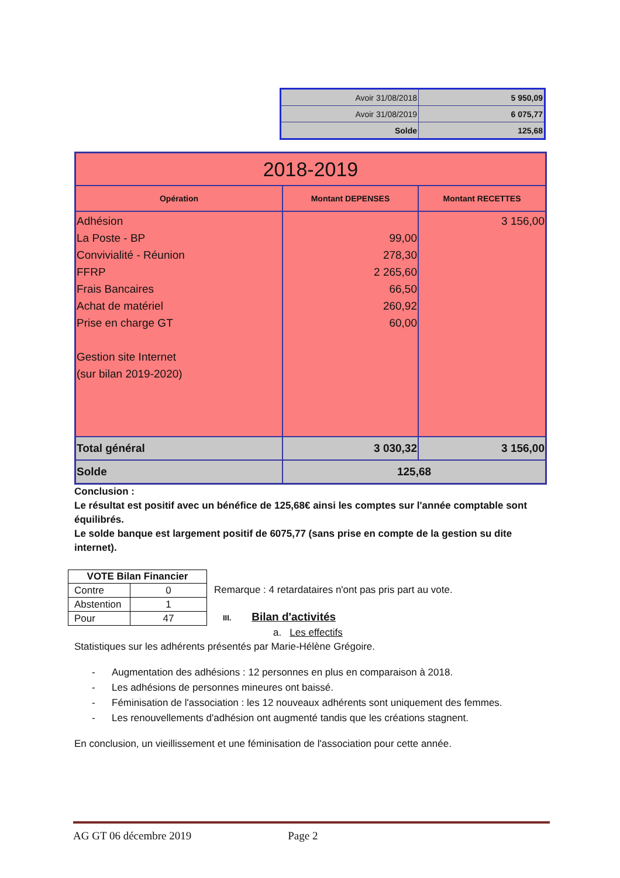| Avoir 31/08/2018 | 5 950,09 |
| Avoir 31/08/2019 | 6 075,77 |
| Solde | 125,68 |
| 2018-2019 | | |
| Opération | Montant DEPENSES | Montant RECETTES |
| Adhésion La Poste - BP Convivialité - Réunion FFRP Frais Bancaires Achat de matériel Prise en charge GT Gestion site Internet (sur bilan 2019-2020) | 99,00 278,30 2 265,60 66,50 260,92 60,00 | 3 156,00 |
| Total général | 3 030,32 | 3 156,00 |
| Solde | 125,68 | |
Conclusion :
Le résultat est positif avec un bénéfice de 125,68€ ainsi les comptes sur l'année comptable sont équilibrés.
Le solde banque est largement positif de 6075,77 (sans prise en compte de la gestion su dite internet).
| VOTE Bilan Financier | |
| --- | --- |
| Contre | 0 |
| Abstention | 1 |
| Pour | 47 |
Remarque : 4 retardataires n'ont pas pris part au vote.
III. Bilan d'activités
a. Les effectifs
Statistiques sur les adhérents présentés par Marie-Hélène Grégoire.
- Augmentation des adhésions : 12 personnes en plus en comparaison à 2018.
- Les adhésions de personnes mineures ont baissé.
- Féminisation de l'association : les 12 nouveaux adhérents sont uniquement des femmes.
- Les renouvellements d'adhésion ont augmenté tandis que les créations stagnent.
En conclusion, un vieillissement et une féminisation de l'association pour cette année.
AG GT 06 décembre 2019 Page 2